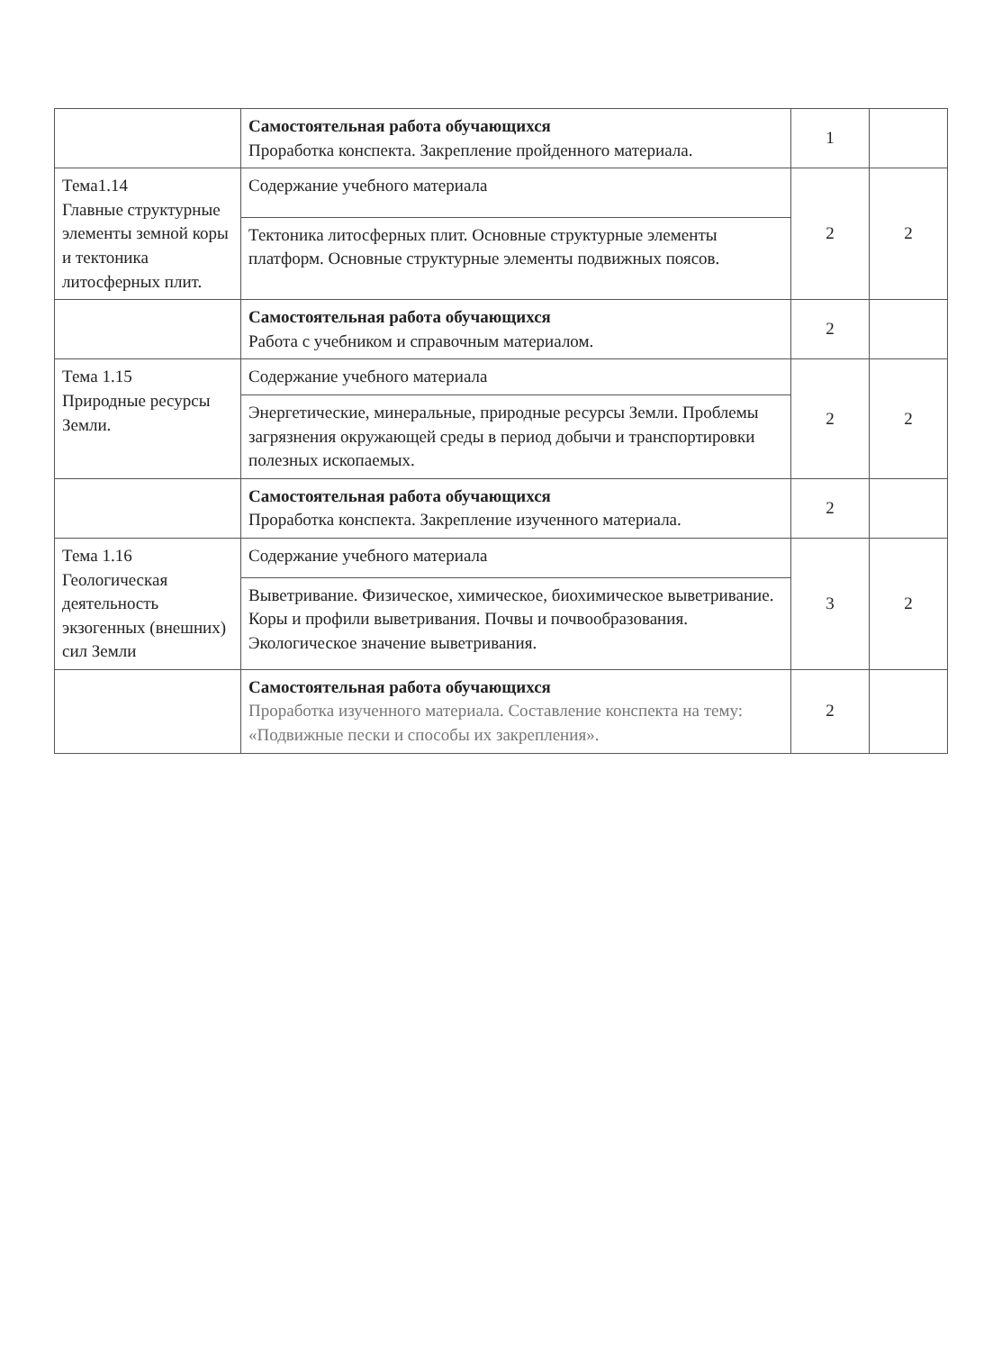| | Самостоятельная работа обучающихся Проработка конспекта. Закрепление пройденного материала. | 1 | |
| Тема1.14 Главные структурные элементы земной коры и тектоника литосферных плит. | Содержание учебного материала | 2 | 2 |
| | Тектоника литосферных плит. Основные структурные элементы платформ. Основные структурные элементы подвижных поясов. | | |
| | Самостоятельная работа обучающихся Работа с учебником и справочным материалом. | 2 | |
| Тема 1.15 Природные ресурсы Земли. | Содержание учебного материала | 2 | 2 |
| | Энергетические, минеральные, природные ресурсы Земли. Проблемы загрязнения окружающей среды в период добычи и транспортировки полезных ископаемых. | | |
| | Самостоятельная работа обучающихся Проработка конспекта. Закрепление изученного материала. | 2 | |
| Тема 1.16 Геологическая деятельность экзогенных (внешних) сил Земли | Содержание учебного материала | 3 | 2 |
| | Выветривание. Физическое, химическое, биохимическое выветривание. Коры и профили выветривания. Почвы и почвообразования. Экологическое значение выветривания. | | |
| | Самостоятельная работа обучающихся Проработка изученного материала. Составление конспекта на тему: «Подвижные пески и способы их закрепления». | 2 | |